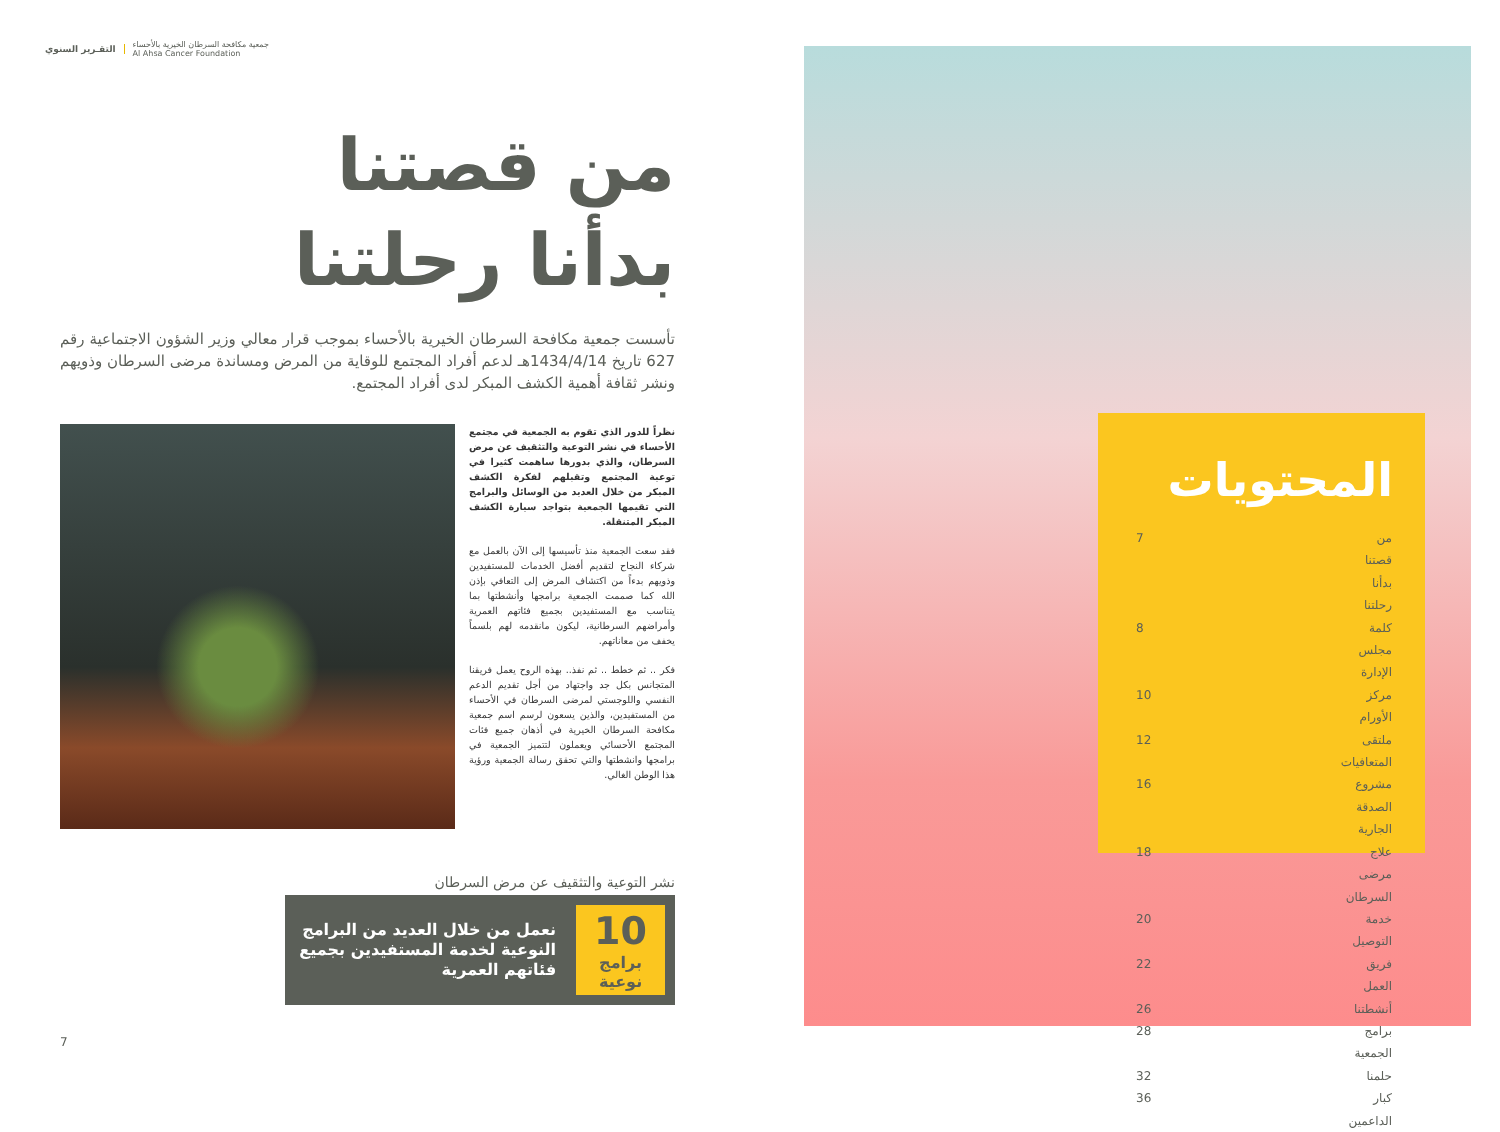التقـرير السنوي جمعية مكافحة السرطان الخيرية بالأحساء
Al Ahsa Cancer Foundation
من قصتنا
بدأنا رحلتنا
تأسست جمعية مكافحة السرطان الخيرية بالأحساء بموجب قرار معالي وزير الشؤون الاجتماعية رقم 627 تاريخ 1434/4/14هـ لدعم أفراد المجتمع للوقاية من المرض ومساندة مرضى السرطان وذويهم ونشر ثقافة أهمية الكشف المبكر لدى أفراد المجتمع.
نظراً للدور الذي تقوم به الجمعية في مجتمع الأحساء في نشر التوعية والتثقيف عن مرض السرطان، والذي بدورها ساهمت كثيرا في توعية المجتمع وتقبلهم لفكرة الكشف المبكر من خلال العديد من الوسائل والبرامج التي تقيمها الجمعية بتواجد سيارة الكشف المبكر المتنقلة.
فقد سعت الجمعية منذ تأسيسها إلى الآن بالعمل مع شركاء النجاح لتقديم أفضل الخدمات للمستفيدين وذويهم بدءاً من اكتشاف المرض إلى التعافي بإذن الله كما صممت الجمعية برامجها وأنشطتها بما يتناسب مع المستفيدين بجميع فئاتهم العمرية وأمراضهم السرطانية، ليكون مانقدمه لهم بلسماً يخفف من معاناتهم.
فكر .. ثم خطط .. ثم نفذ.. بهذه الروح يعمل فريقنا المتجانس بكل جد واجتهاد من أجل تقديم الدعم النفسي واللوجستي لمرضى السرطان في الأحساء من المستفيدين، والذين يسعون لرسم اسم جمعية مكافحة السرطان الخيرية في أذهان جميع فئات المجتمع الأحسائي ويعملون لتتميز الجمعية في برامجها وانشطتها والتي تحقق رسالة الجمعية ورؤية هذا الوطن الغالي.
نشر التوعية والتثقيف عن مرض السرطان
10
برامج نوعية
نعمل من خلال العديد من البرامج النوعية لخدمة المستفيدين بجميع فئاتهم العمرية
7
المحتويات
من قصتنا بدأنا رحلتنا 7
كلمة مجلس الإدارة 8
مركز الأورام 10
ملتقى المتعافيات 12
مشروع الصدقة الجارية 16
علاج مرضى السرطان 18
خدمة التوصيل 20
فريق العمل 22
أنشطتنا 26
برامج الجمعية 28
حلمنا 32
كبار الداعمين 36